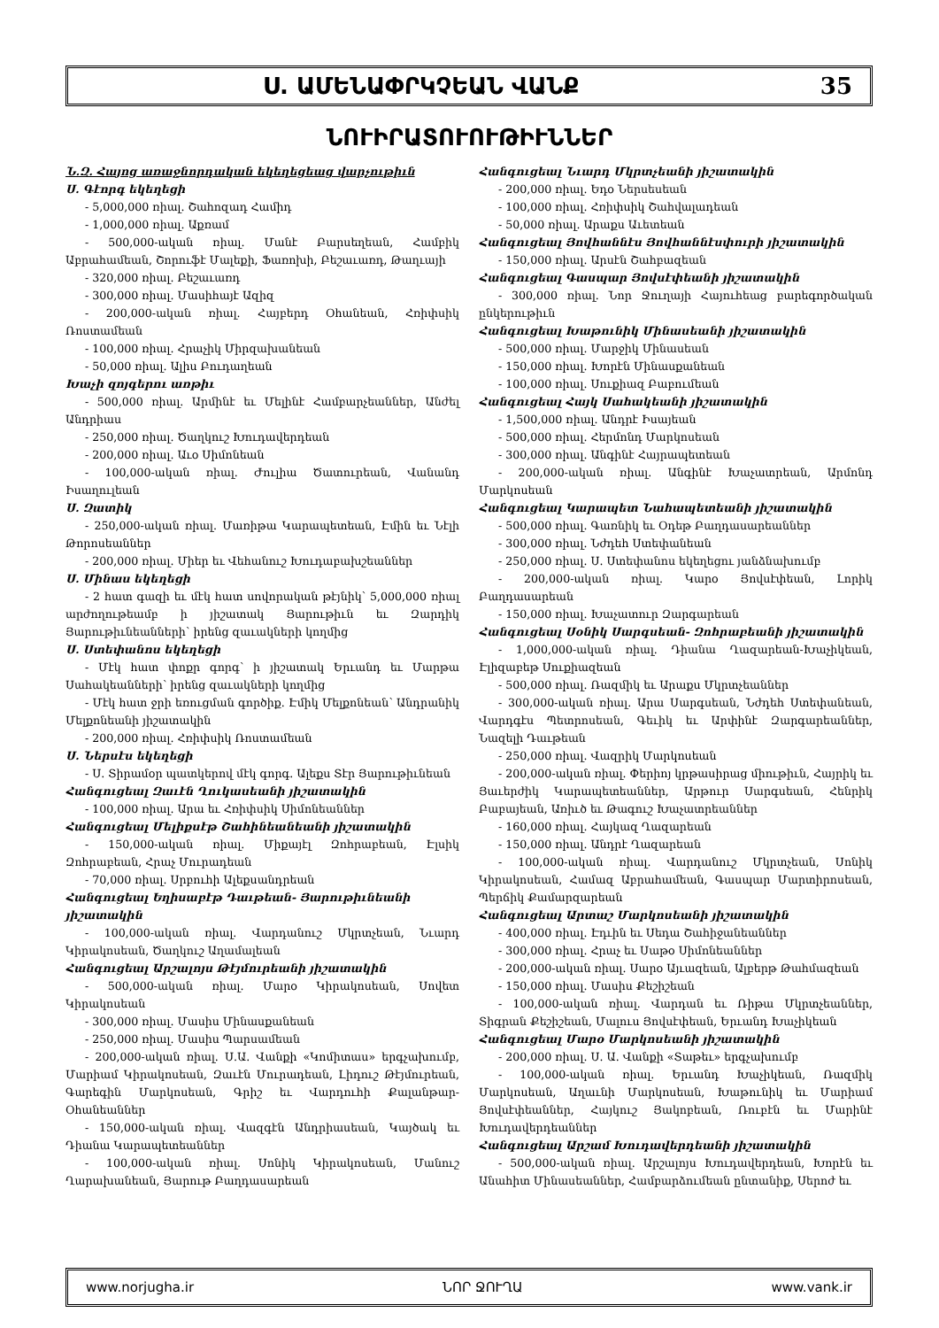Ս. ԱՄԵՆԱՓՐԿՉԵԱՆ ՎԱՆՔ 35
ՆՈՒԻՐԱՏՈՒՈՒԹԻՒՆՆԵՐ
Ն.Զ. Հայոց առաջնորդական եկեղեցեաց վարչութիւն
Ս. Գէորգ եկեղեցի
- 5,000,000 ռիալ. Շահոզադ Համիդ
- 1,000,000 ռիալ. Աքռամ
- 500,000-ական ռիալ. Մանէ Բարսեղեան, Համբիկ Աբրահամեան, Շորուֆէ Մալեքի, Ֆառոխի, Բեշաւառդ, Թաղւայի
- 320,000 ռիալ. Բեշաւառդ
- 300,000 ռիալ. Մասիհայէ Ազիզ
- 200,000-ական ռիալ. Հայբերդ Օհանեան, Հռիփսիկ Ռոստամեան
- 100,000 ռիալ. Հրաչիկ Միրզախանեան
- 50,000 ռիալ. Ալիս Բուդաղեան
Խաչի զոյգերու առթիւ
- 500,000 ռիալ. Արմինէ եւ Մելինէ Համբարչեաններ, Անժել Անդրիաս
- 250,000 ռիալ. Ծաղկուշ Խուդավերդեան
- 200,000 ռիալ. Աւօ Սիմոնեան
- 100,000-ական ռիալ. Ժուլիա Ծատուրեան, Վանանդ Իսաղուլեան
Ս. Զատիկ
- 250,000-ական ռիալ. Մառիթա Կարապետեան, Էմին եւ Նէլի Թորոսեաններ
- 200,000 ռիալ. Միեր եւ Վեհանուշ Խուդաբախշեաններ
Ս. Մինաս եկեղեցի
- 2 հատ գազի եւ մէկ հատ սովորական թէյնիկ՝ 5,000,000 ռիալ արժողութեամբ ի յիշատակ Յարութիւն եւ Զարդիկ Յարութիւնեանների՝ իրենց զաւակների կողմից
Ս. Ստեփանոս եկեղեցի
- Մէկ հատ փոքր գորգ՝ ի յիշատակ Երւանդ եւ Մարթա Սահակեանների՝ իրենց զաւակների կողմից
- Մէկ հատ ջրի եռուցման գործիք. Էմիկ Մելքոնեան՝ Անդրանիկ Մելքոնեանի յիշատակին
- 200,000 ռիալ. Հռիփսիկ Ռոստամեան
Ս. Ներսէս եկեղեցի
- Ս. Տիրամօր պատկերով մէկ գորգ. Ալեքս Տէր Յարութիւնեան
Հանգուցեալ Զաւէն Ղուկասեանի յիշատակին
- 100,000 ռիալ. Արա եւ Հռիփսիկ Սիմոնեաններ
Հանգուցեալ Մելիքսէթ Շահինեանեանի յիշատակին
- 150,000-ական ռիալ. Միքայէլ Զոհրաբեան, Էլսիկ Զոհրաբեան, Հրաչ Մուրադեան
- 70,000 ռիալ. Սրբուհի Ալեքսանդրեան
Հանգուցեալ Եղիսաբէթ Դաւթեան- Յարութիւնեանի յիշատակին
- 100,000-ական ռիալ. Վարդանուշ Մկրտչեան, Նւարդ Կիրակոսեան, Ծաղկուշ Աղամալեան
Հանգուցեալ Արշալոյս Թէյմուրեանի յիշատակին
- 500,000-ական ռիալ. Մարօ Կիրակոսեան, Սովետ Կիրակոսեան
- 300,000 ռիալ. Մասիս Մինասքանեան
- 250,000 ռիալ. Մասիս Պարսամեան
- 200,000-ական ռիալ. Ս.Ա. Վանքի «Կոմիտաս» երգչախումբ, Մարիամ Կիրակոսեան, Զաւէն Մուրադեան, Լիդուշ Թէյմուրեան, Գարեգին Մարկոսեան, Գրիշ եւ Վարդուհի Քալանթար-Օհանեաններ
- 150,000-ական ռիալ. Վազգէն Անդրիասեան, Կայծակ եւ Դիանա Կարապետեաններ
- 100,000-ական ռիալ. Սոնիկ Կիրակոսեան, Մանուշ Ղարախանեան, Յարութ Բաղդասարեան
Հանգուցեալ Նւարդ Մկրտչեանի յիշատակին
- 200,000 ռիալ. Եդօ Ներսեսեան
- 100,000 ռիալ. Հռիփսիկ Շահվալադեան
- 50,000 ռիալ. Արաքս Աւետեան
Հանգուցեալ Յովհաննէս Յովհաննէսփուրի յիշատակին
- 150,000 ռիալ. Արսէն Շահբազեան
Հանգուցեալ Գասպար Յովսէփեանի յիշատակին
- 300,000 ռիալ. Նոր Ջուղայի Հայուհեաց բարեգործական ընկերութիւն
Հանգուցեալ Խաթունիկ Մինասեանի յիշատակին
- 500,000 ռիալ. Մարջիկ Մինասեան
- 150,000 ռիալ. Խորէն Մինասքանեան
- 100,000 ռիալ. Սուքիազ Բաբումեան
Հանգուցեալ Հայկ Սահակեանի յիշատակին
- 1,500,000 ռիալ. Անդրէ Իսայեան
- 500,000 ռիալ. Հերմոնդ Մարկոսեան
- 300,000 ռիալ. Անգինէ Հայրապետեան
- 200,000-ական ռիալ. Անգինէ Խաչատրեան, Արմոնդ Մարկոսեան
Հանգուցեալ Կարապետ Նահապետեանի յիշատակին
- 500,000 ռիալ. Գառնիկ եւ Օդեթ Բաղդասարեաններ
- 300,000 ռիալ. Նժդեհ Ստեփանեան
- 250,000 ռիալ. Ս. Ստեփանոս եկեղեցու յանձնախումբ
- 200,000-ական ռիալ. Կարօ Յովսէփեան, Լորիկ Բաղդասարեան
- 150,000 ռիալ. Խաչատուր Զարգարեան
Հանգուցեալ Սօնիկ Սարգսեան- Զոհրաբեանի յիշատակին
- 1,000,000-ական ռիալ. Դիանա Ղազարեան-Խաչիկեան, Էլիզաբեթ Սուքիազեան
- 500,000 ռիալ. Ռազմիկ եւ Արաքս Մկրտչեաններ
- 300,000-ական ռիալ. Արա Սարգսեան, Նժդեհ Ստեփանեան, Վարդգէս Պետրոսեան, Գեւիկ եւ Արփինէ Զարգարեաններ, Նազելի Դաւթեան
- 250,000 ռիալ. Վազրիկ Մարկոսեան
- 200,000-ական ռիալ. Փերիոյ կրթասիրաց միութիւն, Հայրիկ եւ Յաւերժիկ Կարապետեաններ, Արթուր Սարգսեան, Հենրիկ Բաբայեան, Առիւծ եւ Թագուշ Խաչատրեաններ
- 160,000 ռիալ. Հայկազ Ղազարեան
- 150,000 ռիալ. Անդրէ Ղազարեան
- 100,000-ական ռիալ. Վարդանուշ Մկրտչեան, Սոնիկ Կիրակոսեան, Համազ Աբրահամեան, Գասպար Մարտիրոսեան, Պերճիկ Քամարզարեան
Հանգուցեալ Արտաշ Մարկոսեանի յիշատակին
- 400,000 ռիալ. Էդւին եւ Սեդա Շահիջանեաններ
- 300,000 ռիալ. Հրաչ եւ Սաթօ Սիմոնեաններ
- 200,000-ական ռիալ. Սարօ Այւազեան, Ալբերթ Թահմազեան
- 150,000 ռիալ. Մասիս Քեշիշեան
- 100,000-ական ռիալ. Վարդան եւ Ռիթա Մկրտչեաններ, Տիգրան Քեշիշեան, Մալուս Յովսէփեան, Երւանդ Խաչիկեան
Հանգուցեալ Մարօ Մարկոսեանի յիշատակին
- 200,000 ռիալ. Ս. Ա. Վանքի «Տաթեւ» երգչախումբ
- 100,000-ական ռիալ. Երւանդ Խաչիկեան, Ռազմիկ Մարկոսեան, Աղաւնի Մարկոսեան, Խաթունիկ եւ Մարիամ Յովսէփեաններ, Հայկուշ Յակոբեան, Ռուբէն եւ Մարինէ Խուդավերդեաններ
Հանգուցեալ Արշամ Խուդավերդեանի յիշատակին
- 500,000-ական ռիալ. Արշալոյս Խուդավերդեան, Խորէն եւ Անահիտ Մինասեաններ, Համբարձումեան ընտանիք, Սերոժ եւ
www.norjugha.ir ՆՈՐ ՋՈՒՂԱ www.vank.ir